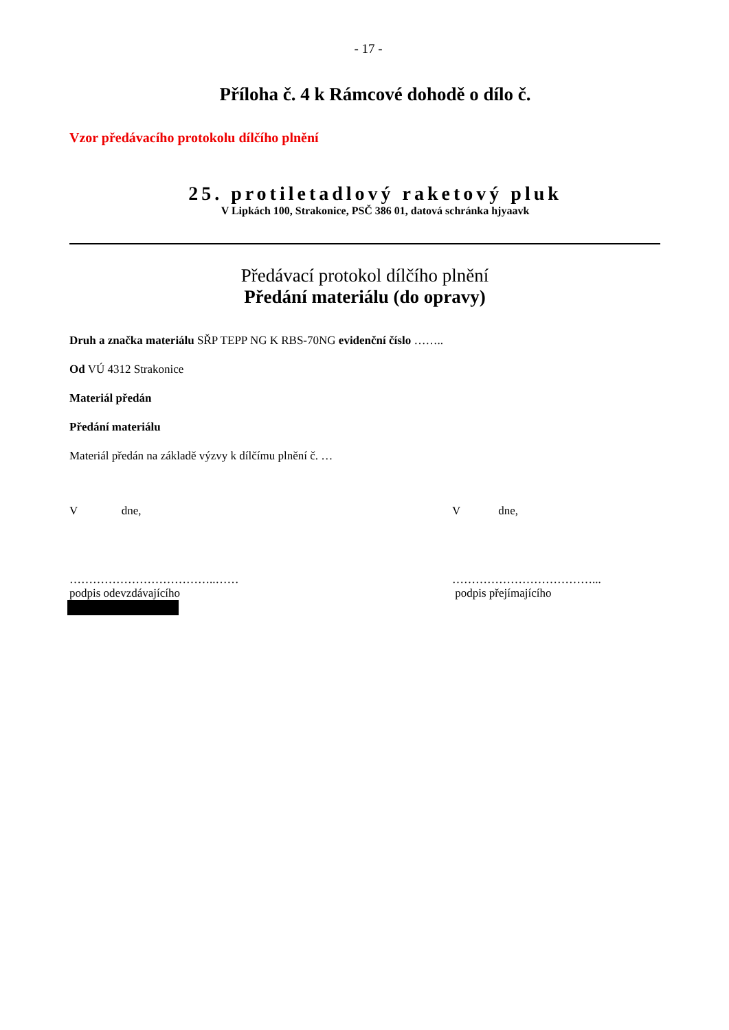- 17 -
Příloha č. 4 k Rámcové dohodě o dílo č.
Vzor předávacího protokolu dílčího plnění
25. protiletadlový raketový pluk
V Lipkách 100, Strakonice, PSČ 386 01, datová schránka hjyaavk
Předávací protokol dílčího plnění
Předání materiálu (do opravy)
Druh a značka materiálu SŘP TEPP NG K RBS-70NG evidenční číslo ……..
Od VÚ 4312 Strakonice
Materiál předán
Předání materiálu
Materiál předán na základě výzvy k dílčímu plnění č. …
V dne, V dne,
………………………………..……
podpis odevzdávajícího
………………………………...
podpis přejímajícího